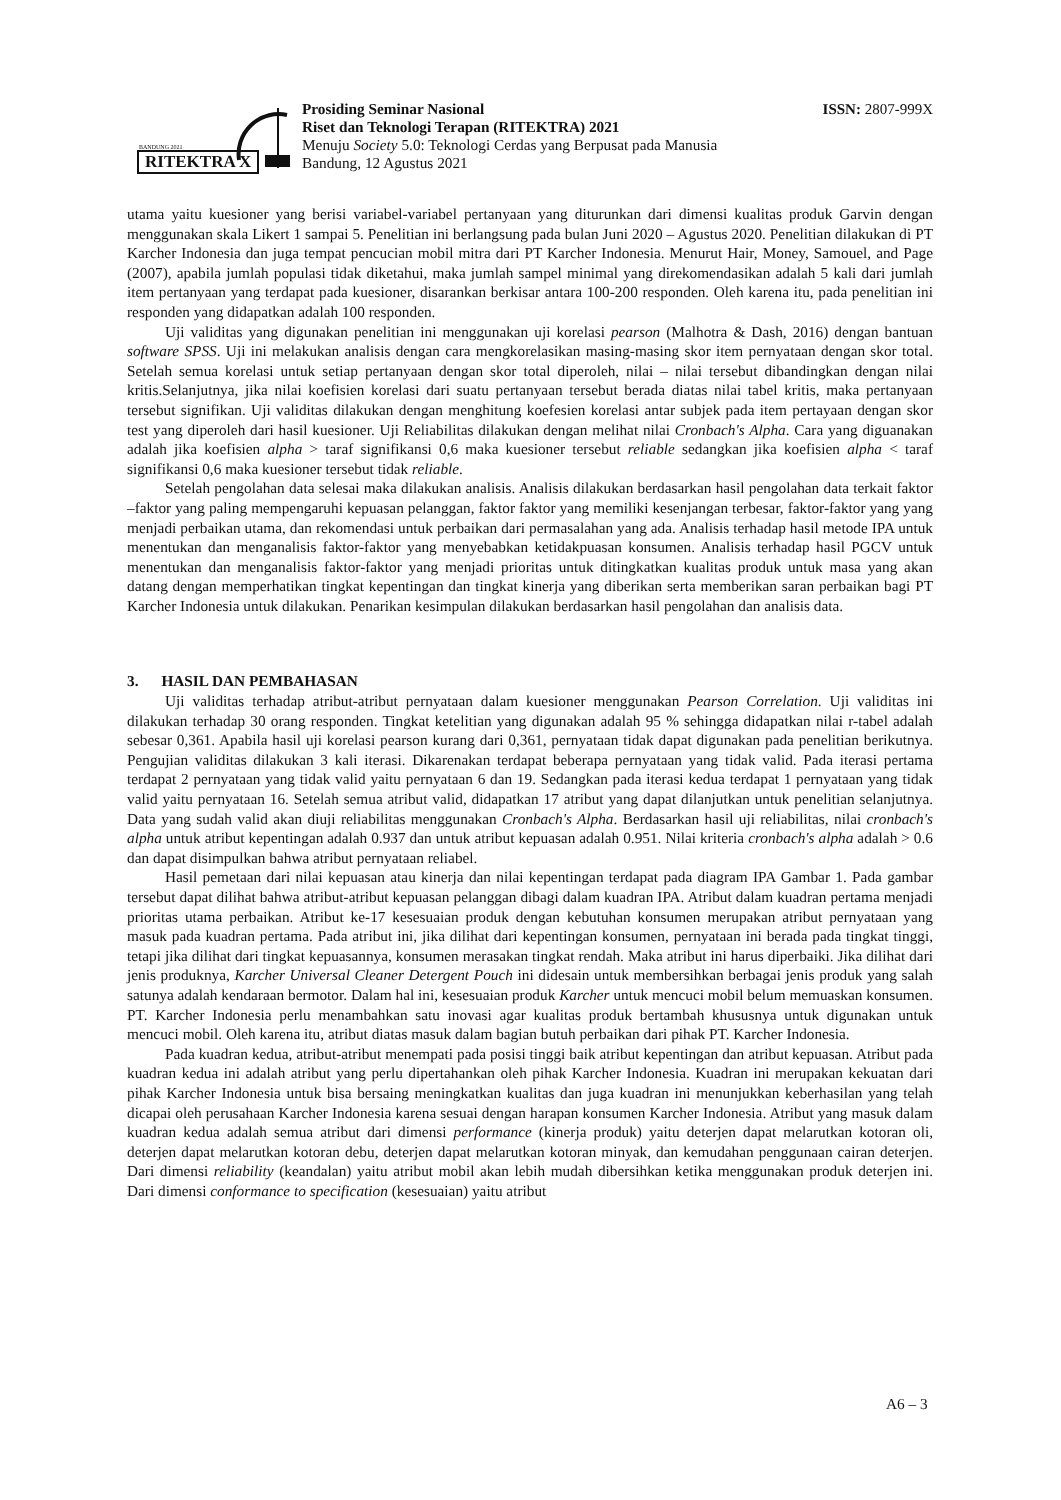BANDUNG 2021
RITEKTRA X
Prosiding Seminar Nasional
Riset dan Teknologi Terapan (RITEKTRA) 2021
Menuju Society 5.0: Teknologi Cerdas yang Berpusat pada Manusia
Bandung, 12 Agustus 2021
ISSN: 2807-999X
utama yaitu kuesioner yang berisi variabel-variabel pertanyaan yang diturunkan dari dimensi kualitas produk Garvin dengan menggunakan skala Likert 1 sampai 5. Penelitian ini berlangsung pada bulan Juni 2020 – Agustus 2020. Penelitian dilakukan di PT Karcher Indonesia dan juga tempat pencucian mobil mitra dari PT Karcher Indonesia. Menurut Hair, Money, Samouel, and Page (2007), apabila jumlah populasi tidak diketahui, maka jumlah sampel minimal yang direkomendasikan adalah 5 kali dari jumlah item pertanyaan yang terdapat pada kuesioner, disarankan berkisar antara 100-200 responden. Oleh karena itu, pada penelitian ini responden yang didapatkan adalah 100 responden.
Uji validitas yang digunakan penelitian ini menggunakan uji korelasi pearson (Malhotra & Dash, 2016) dengan bantuan software SPSS. Uji ini melakukan analisis dengan cara mengkorelasikan masing-masing skor item pernyataan dengan skor total. Setelah semua korelasi untuk setiap pertanyaan dengan skor total diperoleh, nilai – nilai tersebut dibandingkan dengan nilai kritis.Selanjutnya, jika nilai koefisien korelasi dari suatu pertanyaan tersebut berada diatas nilai tabel kritis, maka pertanyaan tersebut signifikan. Uji validitas dilakukan dengan menghitung koefesien korelasi antar subjek pada item pertayaan dengan skor test yang diperoleh dari hasil kuesioner. Uji Reliabilitas dilakukan dengan melihat nilai Cronbach's Alpha. Cara yang diguanakan adalah jika koefisien alpha > taraf signifikansi 0,6 maka kuesioner tersebut reliable sedangkan jika koefisien alpha < taraf signifikansi 0,6 maka kuesioner tersebut tidak reliable.
Setelah pengolahan data selesai maka dilakukan analisis. Analisis dilakukan berdasarkan hasil pengolahan data terkait faktor –faktor yang paling mempengaruhi kepuasan pelanggan, faktor faktor yang memiliki kesenjangan terbesar, faktor-faktor yang yang menjadi perbaikan utama, dan rekomendasi untuk perbaikan dari permasalahan yang ada. Analisis terhadap hasil metode IPA untuk menentukan dan menganalisis faktor-faktor yang menyebabkan ketidakpuasan konsumen. Analisis terhadap hasil PGCV untuk menentukan dan menganalisis faktor-faktor yang menjadi prioritas untuk ditingkatkan kualitas produk untuk masa yang akan datang dengan memperhatikan tingkat kepentingan dan tingkat kinerja yang diberikan serta memberikan saran perbaikan bagi PT Karcher Indonesia untuk dilakukan. Penarikan kesimpulan dilakukan berdasarkan hasil pengolahan dan analisis data.
3. HASIL DAN PEMBAHASAN
Uji validitas terhadap atribut-atribut pernyataan dalam kuesioner menggunakan Pearson Correlation. Uji validitas ini dilakukan terhadap 30 orang responden. Tingkat ketelitian yang digunakan adalah 95 % sehingga didapatkan nilai r-tabel adalah sebesar 0,361. Apabila hasil uji korelasi pearson kurang dari 0,361, pernyataan tidak dapat digunakan pada penelitian berikutnya. Pengujian validitas dilakukan 3 kali iterasi. Dikarenakan terdapat beberapa pernyataan yang tidak valid. Pada iterasi pertama terdapat 2 pernyataan yang tidak valid yaitu pernyataan 6 dan 19. Sedangkan pada iterasi kedua terdapat 1 pernyataan yang tidak valid yaitu pernyataan 16. Setelah semua atribut valid, didapatkan 17 atribut yang dapat dilanjutkan untuk penelitian selanjutnya. Data yang sudah valid akan diuji reliabilitas menggunakan Cronbach's Alpha. Berdasarkan hasil uji reliabilitas, nilai cronbach's alpha untuk atribut kepentingan adalah 0.937 dan untuk atribut kepuasan adalah 0.951. Nilai kriteria cronbach's alpha adalah > 0.6 dan dapat disimpulkan bahwa atribut pernyataan reliabel.
Hasil pemetaan dari nilai kepuasan atau kinerja dan nilai kepentingan terdapat pada diagram IPA Gambar 1. Pada gambar tersebut dapat dilihat bahwa atribut-atribut kepuasan pelanggan dibagi dalam kuadran IPA. Atribut dalam kuadran pertama menjadi prioritas utama perbaikan. Atribut ke-17 kesesuaian produk dengan kebutuhan konsumen merupakan atribut pernyataan yang masuk pada kuadran pertama. Pada atribut ini, jika dilihat dari kepentingan konsumen, pernyataan ini berada pada tingkat tinggi, tetapi jika dilihat dari tingkat kepuasannya, konsumen merasakan tingkat rendah. Maka atribut ini harus diperbaiki. Jika dilihat dari jenis produknya, Karcher Universal Cleaner Detergent Pouch ini didesain untuk membersihkan berbagai jenis produk yang salah satunya adalah kendaraan bermotor. Dalam hal ini, kesesuaian produk Karcher untuk mencuci mobil belum memuaskan konsumen. PT. Karcher Indonesia perlu menambahkan satu inovasi agar kualitas produk bertambah khususnya untuk digunakan untuk mencuci mobil. Oleh karena itu, atribut diatas masuk dalam bagian butuh perbaikan dari pihak PT. Karcher Indonesia.
Pada kuadran kedua, atribut-atribut menempati pada posisi tinggi baik atribut kepentingan dan atribut kepuasan. Atribut pada kuadran kedua ini adalah atribut yang perlu dipertahankan oleh pihak Karcher Indonesia. Kuadran ini merupakan kekuatan dari pihak Karcher Indonesia untuk bisa bersaing meningkatkan kualitas dan juga kuadran ini menunjukkan keberhasilan yang telah dicapai oleh perusahaan Karcher Indonesia karena sesuai dengan harapan konsumen Karcher Indonesia. Atribut yang masuk dalam kuadran kedua adalah semua atribut dari dimensi performance (kinerja produk) yaitu deterjen dapat melarutkan kotoran oli, deterjen dapat melarutkan kotoran debu, deterjen dapat melarutkan kotoran minyak, dan kemudahan penggunaan cairan deterjen. Dari dimensi reliability (keandalan) yaitu atribut mobil akan lebih mudah dibersihkan ketika menggunakan produk deterjen ini. Dari dimensi conformance to specification (kesesuaian) yaitu atribut
A6 – 3